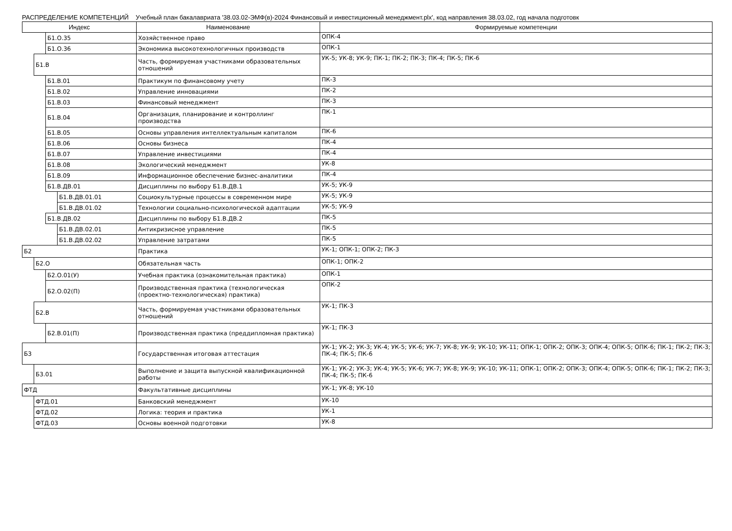РАСПРЕДЕЛЕНИЕ КОМПЕТЕНЦИЙ Учебный план бакалавриата '38.03.02-ЭМФ(в)-2024 Финансовый и инвестиционный менеджмент.plx', код направления 38.03.02, год начала подготовк
| Индекс | | | | Наименование | Формируемые компетенции |
| --- | --- | --- | --- | --- | --- |
| | | Б1.О.35 | | Хозяйственное право | ОПК-4 |
| | | Б1.О.36 | | Экономика высокотехнологичных производств | ОПК-1 |
| | Б1.В | | | Часть, формируемая участниками образовательных отношений | УК-5; УК-8; УК-9; ПК-1; ПК-2; ПК-3; ПК-4; ПК-5; ПК-6 |
| | | Б1.В.01 | | Практикум по финансовому учету | ПК-3 |
| | | Б1.В.02 | | Управление инновациями | ПК-2 |
| | | Б1.В.03 | | Финансовый менеджмент | ПК-3 |
| | | Б1.В.04 | | Организация, планирование и контроллинг производства | ПК-1 |
| | | Б1.В.05 | | Основы управления интеллектуальным капиталом | ПК-6 |
| | | Б1.В.06 | | Основы бизнеса | ПК-4 |
| | | Б1.В.07 | | Управление инвестициями | ПК-4 |
| | | Б1.В.08 | | Экологический менеджмент | УК-8 |
| | | Б1.В.09 | | Информационное обеспечение бизнес-аналитики | ПК-4 |
| | | Б1.В.ДВ.01 | | Дисциплины по выбору Б1.В.ДВ.1 | УК-5; УК-9 |
| | | | Б1.В.ДВ.01.01 | Социокультурные процессы в современном мире | УК-5; УК-9 |
| | | | Б1.В.ДВ.01.02 | Технологии социально-психологической адаптации | УК-5; УК-9 |
| | | Б1.В.ДВ.02 | | Дисциплины по выбору Б1.В.ДВ.2 | ПК-5 |
| | | | Б1.В.ДВ.02.01 | Антикризисное управление | ПК-5 |
| | | | Б1.В.ДВ.02.02 | Управление затратами | ПК-5 |
| Б2 | | | | Практика | УК-1; ОПК-1; ОПК-2; ПК-3 |
| | Б2.О | | | Обязательная часть | ОПК-1; ОПК-2 |
| | | Б2.О.01(У) | | Учебная практика (ознакомительная практика) | ОПК-1 |
| | | Б2.О.02(П) | | Производственная практика (технологическая (проектно-технологическая) практика) | ОПК-2 |
| | Б2.В | | | Часть, формируемая участниками образовательных отношений | УК-1; ПК-3 |
| | | Б2.В.01(П) | | Производственная практика (преддипломная практика) | УК-1; ПК-3 |
| Б3 | | | | Государственная итоговая аттестация | УК-1; УК-2; УК-3; УК-4; УК-5; УК-6; УК-7; УК-8; УК-9; УК-10; УК-11; ОПК-1; ОПК-2; ОПК-3; ОПК-4; ОПК-5; ОПК-6; ПК-1; ПК-2; ПК-3; ПК-4; ПК-5; ПК-6 |
| | Б3.01 | | | Выполнение и защита выпускной квалификационной работы | УК-1; УК-2; УК-3; УК-4; УК-5; УК-6; УК-7; УК-8; УК-9; УК-10; УК-11; ОПК-1; ОПК-2; ОПК-3; ОПК-4; ОПК-5; ОПК-6; ПК-1; ПК-2; ПК-3; ПК-4; ПК-5; ПК-6 |
| ФТД | | | | Факультативные дисциплины | УК-1; УК-8; УК-10 |
| | ФТД.01 | | | Банковский менеджмент | УК-10 |
| | ФТД.02 | | | Логика: теория и практика | УК-1 |
| | ФТД.03 | | | Основы военной подготовки | УК-8 |